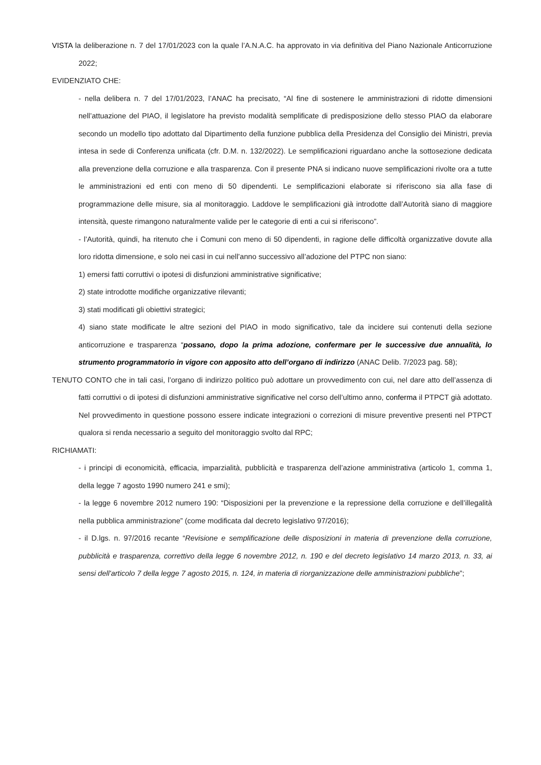VISTA la deliberazione n. 7 del 17/01/2023 con la quale l’A.N.A.C. ha approvato in via definitiva del Piano Nazionale Anticorruzione 2022;
EVIDENZIATO CHE:
- nella delibera n. 7 del 17/01/2023, l’ANAC ha precisato, “Al fine di sostenere le amministrazioni di ridotte dimensioni nell’attuazione del PIAO, il legislatore ha previsto modalità semplificate di predisposizione dello stesso PIAO da elaborare secondo un modello tipo adottato dal Dipartimento della funzione pubblica della Presidenza del Consiglio dei Ministri, previa intesa in sede di Conferenza unificata (cfr. D.M. n. 132/2022). Le semplificazioni riguardano anche la sottosezione dedicata alla prevenzione della corruzione e alla trasparenza. Con il presente PNA si indicano nuove semplificazioni rivolte ora a tutte le amministrazioni ed enti con meno di 50 dipendenti. Le semplificazioni elaborate si riferiscono sia alla fase di programmazione delle misure, sia al monitoraggio. Laddove le semplificazioni già introdotte dall’Autorità siano di maggiore intensità, queste rimangono naturalmente valide per le categorie di enti a cui si riferiscono”.
- l’Autorità, quindi, ha ritenuto che i Comuni con meno di 50 dipendenti, in ragione delle difficoltà organizzative dovute alla loro ridotta dimensione, e solo nei casi in cui nell’anno successivo all’adozione del PTPC non siano:
1) emersi fatti corruttivi o ipotesi di disfunzioni amministrative significative;
2) state introdotte modifiche organizzative rilevanti;
3) stati modificati gli obiettivi strategici;
4) siano state modificate le altre sezioni del PIAO in modo significativo, tale da incidere sui contenuti della sezione anticorruzione e trasparenza “possano, dopo la prima adozione, confermare per le successive due annualità, lo strumento programmatorio in vigore con apposito atto dell’organo di indirizzo (ANAC Delib. 7/2023 pag. 58);
TENUTO CONTO che in tali casi, l’organo di indirizzo politico può adottare un provvedimento con cui, nel dare atto dell’assenza di fatti corruttivi o di ipotesi di disfunzioni amministrative significative nel corso dell’ultimo anno, conferma il PTPCT già adottato. Nel provvedimento in questione possono essere indicate integrazioni o correzioni di misure preventive presenti nel PTPCT qualora si renda necessario a seguito del monitoraggio svolto dal RPC;
RICHIAMATI:
- i principi di economicità, efficacia, imparzialità, pubblicità e trasparenza dell’azione amministrativa (articolo 1, comma 1, della legge 7 agosto 1990 numero 241 e smi);
- la legge 6 novembre 2012 numero 190: “Disposizioni per la prevenzione e la repressione della corruzione e dell’illegalità nella pubblica amministrazione” (come modificata dal decreto legislativo 97/2016);
- il D.lgs. n. 97/2016 recante “Revisione e semplificazione delle disposizioni in materia di prevenzione della corruzione, pubblicità e trasparenza, correttivo della legge 6 novembre 2012, n. 190 e del decreto legislativo 14 marzo 2013, n. 33, ai sensi dell'articolo 7 della legge 7 agosto 2015, n. 124, in materia di riorganizzazione delle amministrazioni pubbliche”;